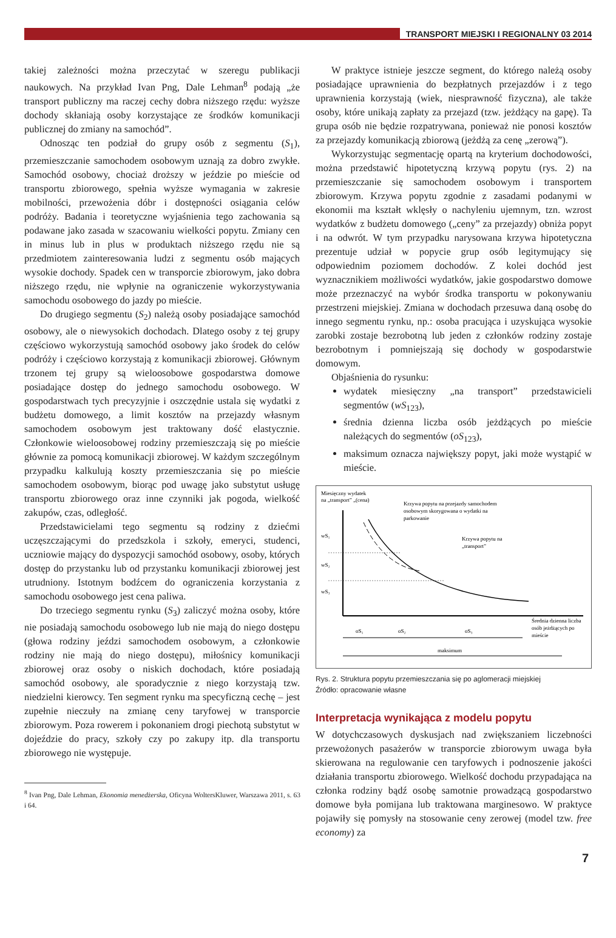TRANSPORT MIEJSKI I REGIONALNY 03 2014
takiej zależności można przeczytać w szeregu publikacji naukowych. Na przykład Ivan Png, Dale Lehman<sup>8</sup> podają „że transport publiczny ma raczej cechy dobra niższego rzędu: wyższe dochody skłaniają osoby korzystające ze środków komunikacji publicznej do zmiany na samochód”.
Odnosząc ten podział do grupy osób z segmentu (S<sub>1</sub>), przemieszczanie samochodem osobowym uznają za dobro zwykłe. Samochód osobowy, chociaż droższy w jeździe po mieście od transportu zbiorowego, spełnia wyższe wymagania w zakresie mobilności, przewożenia dóbr i dostępności osiągania celów podróży. Badania i teoretyczne wyjaśnienia tego zachowania są podawane jako zasada w szacowaniu wielkości popytu. Zmiany cen in minus lub in plus w produktach niższego rzędu nie są przedmiotem zainteresowania ludzi z segmentu osób mających wysokie dochody. Spadek cen w transporcie zbiorowym, jako dobra niższego rzędu, nie wpłynie na ograniczenie wykorzystywania samochodu osobowego do jazdy po mieście.
Do drugiego segmentu (S<sub>2</sub>) należą osoby posiadające samochód osobowy, ale o niewysokich dochodach. Dlatego osoby z tej grupy częściowo wykorzystują samochód osobowy jako środek do celów podróży i częściowo korzystają z komunikacji zbiorowej. Głównym trzonem tej grupy są wieloosobowe gospodarstwa domowe posiadające dostęp do jednego samochodu osobowego. W gospodarstwach tych precyzyjnie i oszczędnie ustala się wydatki z budżetu domowego, a limit kosztów na przejazdy własnym samochodem osobowym jest traktowany dość elastycznie. Członkowie wieloosobowej rodziny przemieszczają się po mieście głównie za pomocą komunikacji zbiorowej. W każdym szczególnym przypadku kalkulują koszty przemieszczania się po mieście samochodem osobowym, biorąc pod uwagę jako substytut usługę transportu zbiorowego oraz inne czynniki jak pogoda, wielkość zakupów, czas, odległość.
Przedstawicielami tego segmentu są rodziny z dziećmi uczęszczającymi do przedszkola i szkoły, emeryci, studenci, uczniowie mający do dyspozycji samochód osobowy, osoby, których dostęp do przystanku lub od przystanku komunikacji zbiorowej jest utrudniony. Istotnym bodźcem do ograniczenia korzystania z samochodu osobowego jest cena paliwa.
Do trzeciego segmentu rynku (S<sub>3</sub>) zaliczyć można osoby, które nie posiadają samochodu osobowego lub nie mają do niego dostępu (głowa rodziny jeździ samochodem osobowym, a członkowie rodziny nie mają do niego dostępu), miłośnicy komunikacji zbiorowej oraz osoby o niskich dochodach, które posiadają samochód osobowy, ale sporadycznie z niego korzystają tzw. niedzielni kierowcy. Ten segment rynku ma specyficzną cechę – jest zupełnie nieczuły na zmianę ceny taryfowej w transporcie zbiorowym. Poza rowerem i pokonaniem drogi piechotą substytut w dojeździe do pracy, szkoły czy po zakupy itp. dla transportu zbiorowego nie występuje.
<sup>8</sup> Ivan Png, Dale Lehman, Ekonomia menedżerska, Oficyna WoltersKluwer, Warszawa 2011, s. 63 i 64.
W praktyce istnieje jeszcze segment, do którego należą osoby posiadające uprawnienia do bezpłatnych przejazdów i z tego uprawnienia korzystają (wiek, niesprawność fizyczna), ale także osoby, które unikają zapłaty za przejazd (tzw. jeżdżący na gapę). Ta grupa osób nie będzie rozpatrywana, ponieważ nie ponosi kosztów za przejazdy komunikacją zbiorową (jeżdżą za cenę „zerową”).
Wykorzystując segmentację opartą na kryterium dochodowości, można przedstawić hipotetyczną krzywą popytu (rys. 2) na przemieszczanie się samochodem osobowym i transportem zbiorowym. Krzywa popytu zgodnie z zasadami podanymi w ekonomii ma kształt wklęsły o nachyleniu ujemnym, tzn. wzrost wydatków z budżetu domowego („ceny” za przejazdy) obniża popyt i na odwrót. W tym przypadku narysowana krzywa hipotetyczna prezentuje udział w popycie grup osób legitymujący się odpowiednim poziomem dochodów. Z kolei dochód jest wyznacznikiem możliwości wydatków, jakie gospodarstwo domowe może przeznaczyć na wybór środka transportu w pokonywaniu przestrzeni miejskiej. Zmiana w dochodach przesuwa daną osobę do innego segmentu rynku, np.: osoba pracująca i uzyskująca wysokie zarobki zostaje bezrobotną lub jeden z członków rodziny zostaje bezrobotnym i pomniejszają się dochody w gospodarstwie domowym.
Objaśnienia do rysunku:
wydatek miesięczny „na transport” przedstawicieli segmentów (wS<sub>123</sub>),
średnia dzienna liczba osób jeżdżących po mieście należących do segmentów (oS<sub>123</sub>),
maksimum oznacza największy popyt, jaki może wystąpić w mieście.
Miesięczny wydatek
na „transport” „(cena)
wS₁
wS₂
wS₃
Krzywa popytu na przejazdy samochodem
osobowym skorygowana o wydatki na
parkowanie
Krzywa popytu na
„transport”
oS₁
oS₂
oS₃
Średnia dzienna liczba
osób jeżdżących po
mieście
maksimum
Rys. 2. Struktura popytu przemieszczania się po aglomeracji miejskiej
Źródło: opracowanie własne
Interpretacja wynikająca z modelu popytu
W dotychczasowych dyskusjach nad zwiększaniem liczebności przewożonych pasażerów w transporcie zbiorowym uwaga była skierowana na regulowanie cen taryfowych i podnoszenie jakości działania transportu zbiorowego. Wielkość dochodu przypadająca na członka rodziny bądź osobę samotnie prowadzącą gospodarstwo domowe była pomijana lub traktowana marginesowo. W praktyce pojawiły się pomysły na stosowanie ceny zerowej (model tzw. free economy) za
7